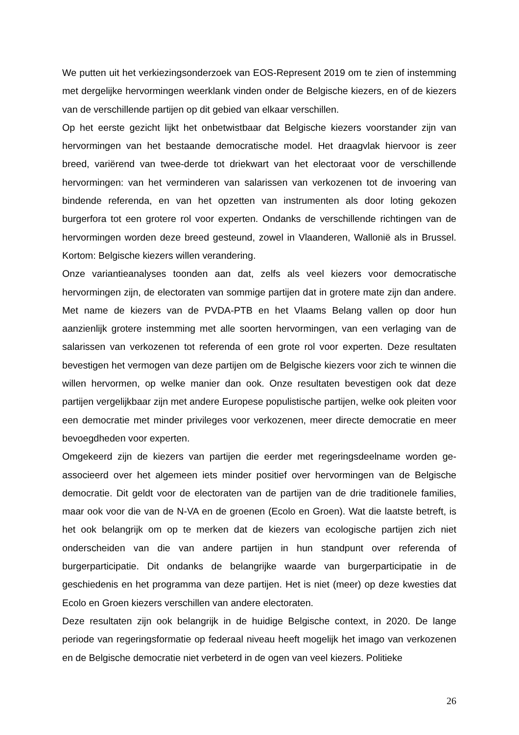We putten uit het verkiezingsonderzoek van EOS-Represent 2019 om te zien of in­stemming met dergelijke hervormingen weerklank vinden onder de Belgische kiezers, en of de kiezers van de verschillende partijen op dit gebied van elkaar verschillen.
Op het eerste gezicht lijkt het onbetwistbaar dat Belgische kiezers voorstander zijn van hervormingen van het bestaande democratische model. Het draagvlak hiervoor is zeer breed, variërend van twee-derde tot driekwart van het electoraat voor de verschillende hervormingen: van het verminderen van salarissen van verkozenen tot de invoering van bindende referenda, en van het opzetten van instrumenten als door loting gekozen burgerfora tot een grotere rol voor experten. Ondanks de verschillende richtingen van de hervormingen worden deze breed gesteund, zowel in Vlaanderen, Wallonië als in Brussel. Kortom: Belgische kiezers willen verandering.
Onze variantieanalyses toonden aan dat, zelfs als veel kiezers voor democratische hervormingen zijn, de electoraten van sommige partijen dat in grotere mate zijn dan andere. Met name de kiezers van de PVDA-PTB en het Vlaams Belang vallen op door hun aanzienlijk grotere instemming met alle soorten hervormingen, van een verlaging van de salarissen van verkozenen tot referenda of een grote rol voor experten. Deze resultaten bevestigen het vermogen van deze partijen om de Belgische kiezers voor zich te winnen die willen hervormen, op welke manier dan ook. Onze resultaten be­vestigen ook dat deze partijen vergelijkbaar zijn met andere Europese populistische partijen, welke ook pleiten voor een democratie met minder privileges voor verkoze­nen, meer directe democratie en meer bevoegdheden voor experten.
Omgekeerd zijn de kiezers van partijen die eerder met regeringsdeelname worden ge­associeerd over het algemeen iets minder positief over hervormingen van de Belgische democratie. Dit geldt voor de electoraten van de partijen van de drie traditionele fami­lies, maar ook voor die van de N-VA en de groenen (Ecolo en Groen). Wat die laatste betreft, is het ook belangrijk om op te merken dat de kiezers van ecologische partijen zich niet onderscheiden van die van andere partijen in hun standpunt over referenda of burgerparticipatie. Dit ondanks de belangrijke waarde van burgerparticipatie in de geschiedenis en het programma van deze partijen. Het is niet (meer) op deze kwesties dat Ecolo en Groen kiezers verschillen van andere electoraten.
Deze resultaten zijn ook belangrijk in de huidige Belgische context, in 2020. De lange periode van regeringsformatie op federaal niveau heeft mogelijk het imago van verko­zenen en de Belgische democratie niet verbeterd in de ogen van veel kiezers. Politieke
26